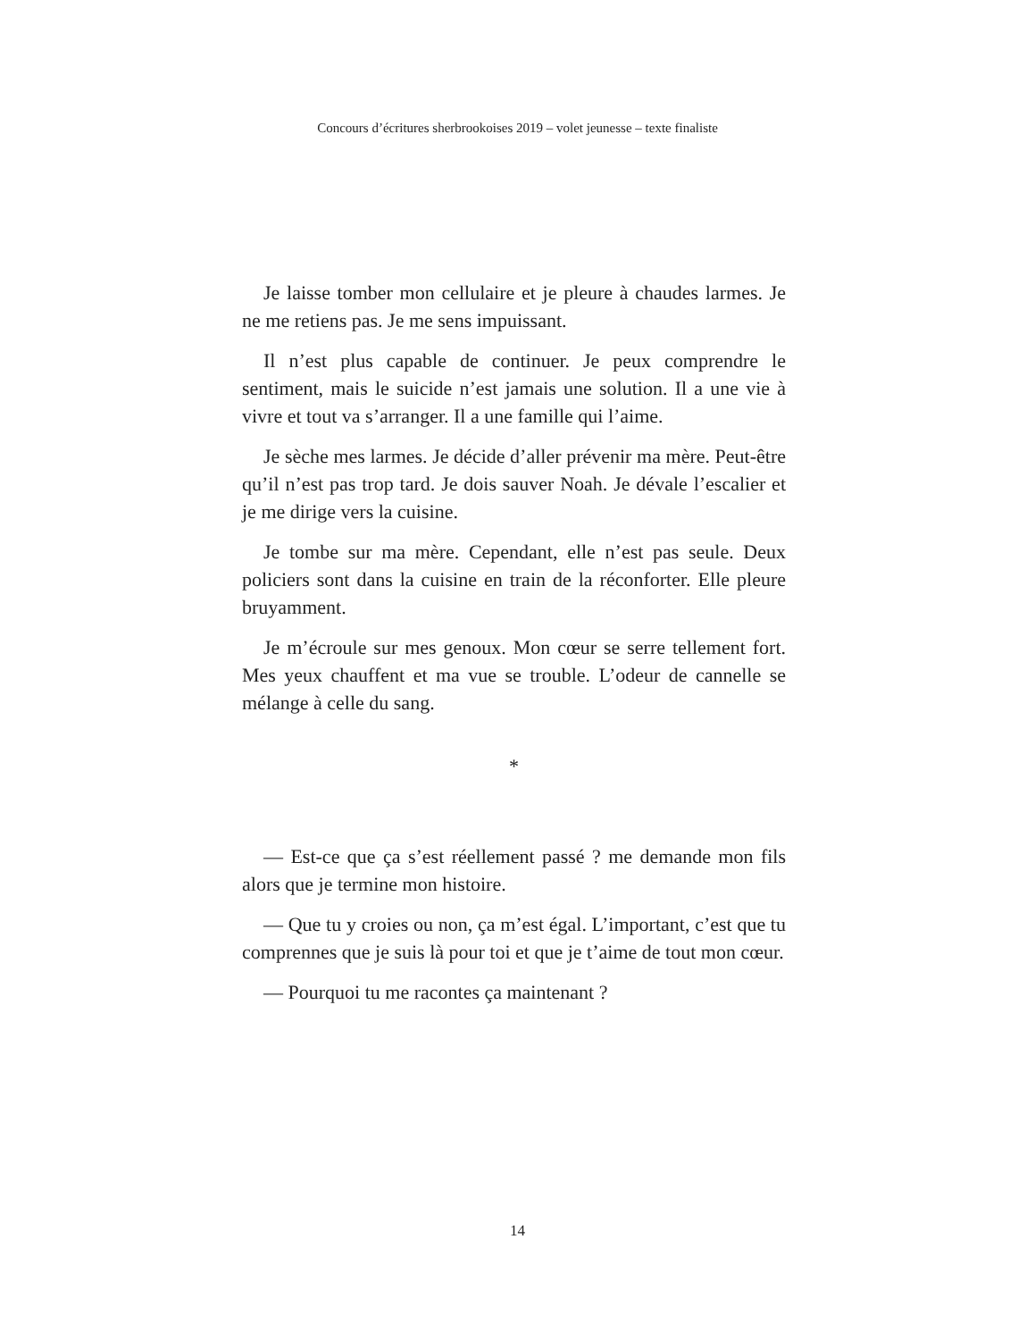Concours d’écritures sherbrookoises 2019 – volet jeunesse – texte finaliste
Je laisse tomber mon cellulaire et je pleure à chaudes larmes. Je ne me retiens pas. Je me sens impuissant.
Il n’est plus capable de continuer. Je peux comprendre le sentiment, mais le suicide n’est jamais une solution. Il a une vie à vivre et tout va s’arranger. Il a une famille qui l’aime.
Je sèche mes larmes. Je décide d’aller prévenir ma mère. Peut-être qu’il n’est pas trop tard. Je dois sauver Noah. Je dévale l’escalier et je me dirige vers la cuisine.
Je tombe sur ma mère. Cependant, elle n’est pas seule. Deux policiers sont dans la cuisine en train de la réconforter. Elle pleure bruyamment.
Je m’écroule sur mes genoux. Mon cœur se serre tellement fort. Mes yeux chauffent et ma vue se trouble. L’odeur de cannelle se mélange à celle du sang.
*
— Est-ce que ça s’est réellement passé ? me demande mon fils alors que je termine mon histoire.
— Que tu y croies ou non, ça m’est égal. L’important, c’est que tu comprennes que je suis là pour toi et que je t’aime de tout mon cœur.
— Pourquoi tu me racontes ça maintenant ?
14